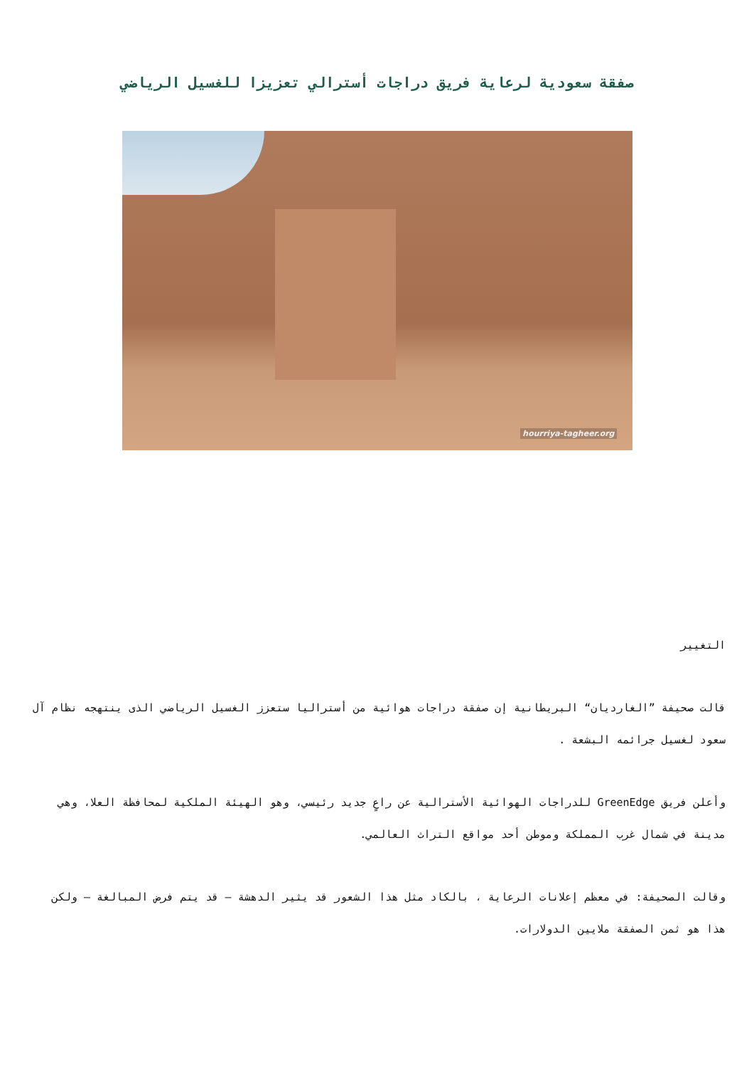صفقة سعودية لرعاية فريق دراجات أسترالي تعزيزا للغسيل الرياضي
hourriya-tagheer.org
التغيير
قالت صحيفة ”الغارديان“ البريطانية إن صفقة دراجات هوائية من أستراليا ستعزز الغسيل الرياضي الذى ينتهجه نظام آل سعود لغسيل جرائمه البشعة .
وأعلن فريق GreenEdge للدراجات الهوائية الأسترالية عن راعٍ جديد رئيسي، وهو الهيئة الملكية لمحافظة العلا، وهي مدينة في شمال غرب المملكة وموطن أحد مواقع التراث العالمي.
وقالت الصحيفة: في معظم إعلانات الرعاية ، بالكاد مثل هذا الشعور قد يثير الدهشة – قد يتم فرض المبالغة – ولكن هذا هو ثمن الصفقة ملايين الدولارات.